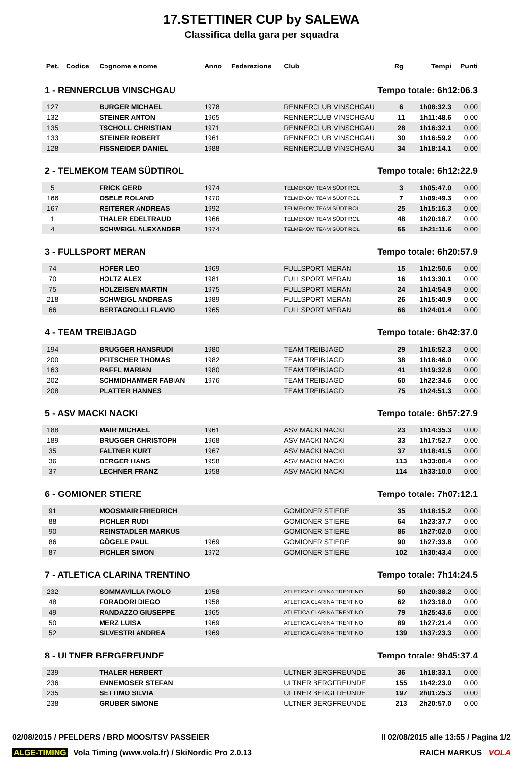17.STETTINER CUP by SALEWA
Classifica della gara per squadra
| Pet. | Codice | Cognome e nome | Anno | Federazione | Club | Rg | Tempi | Punti |
| --- | --- | --- | --- | --- | --- | --- | --- | --- |
| 1 - RENNERCLUB VINSCHGAU | | | | | Tempo totale: 6h12:06.3 | | | |
| 127 | | BURGER MICHAEL | 1978 | | RENNERCLUB VINSCHGAU | 6 | 1h08:32.3 | 0,00 |
| 132 | | STEINER ANTON | 1965 | | RENNERCLUB VINSCHGAU | 11 | 1h11:48.6 | 0,00 |
| 135 | | TSCHOLL CHRISTIAN | 1971 | | RENNERCLUB VINSCHGAU | 28 | 1h16:32.1 | 0,00 |
| 133 | | STEINER ROBERT | 1961 | | RENNERCLUB VINSCHGAU | 30 | 1h16:59.2 | 0,00 |
| 128 | | FISSNEIDER DANIEL | 1988 | | RENNERCLUB VINSCHGAU | 34 | 1h18:14.1 | 0,00 |
| 2 - TELMEKOM TEAM SÜDTIROL | | | | | Tempo totale: 6h12:22.9 | | | |
| 5 | | FRICK GERD | 1974 | | TELMEKOM TEAM SÜDTIROL | 3 | 1h05:47.0 | 0,00 |
| 166 | | OSELE ROLAND | 1970 | | TELMEKOM TEAM SÜDTIROL | 7 | 1h09:49.3 | 0,00 |
| 167 | | REITERER ANDREAS | 1992 | | TELMEKOM TEAM SÜDTIROL | 25 | 1h15:16.3 | 0,00 |
| 1 | | THALER EDELTRAUD | 1966 | | TELMEKOM TEAM SÜDTIROL | 48 | 1h20:18.7 | 0,00 |
| 4 | | SCHWEIGL ALEXANDER | 1974 | | TELMEKOM TEAM SÜDTIROL | 55 | 1h21:11.6 | 0,00 |
| 3 - FULLSPORT MERAN | | | | | Tempo totale: 6h20:57.9 | | | |
| 74 | | HOFER LEO | 1969 | | FULLSPORT MERAN | 15 | 1h12:50.6 | 0,00 |
| 70 | | HOLTZ ALEX | 1981 | | FULLSPORT MERAN | 16 | 1h13:30.1 | 0,00 |
| 75 | | HOLZEISEN MARTIN | 1975 | | FULLSPORT MERAN | 24 | 1h14:54.9 | 0,00 |
| 218 | | SCHWEIGL ANDREAS | 1989 | | FULLSPORT MERAN | 26 | 1h15:40.9 | 0,00 |
| 66 | | BERTAGNOLLI FLAVIO | 1965 | | FULLSPORT MERAN | 66 | 1h24:01.4 | 0,00 |
| 4 - TEAM TREIBJAGD | | | | | Tempo totale: 6h42:37.0 | | | |
| 194 | | BRUGGER HANSRUDI | 1980 | | TEAM TREIBJAGD | 29 | 1h16:52.3 | 0,00 |
| 200 | | PFITSCHER THOMAS | 1982 | | TEAM TREIBJAGD | 38 | 1h18:46.0 | 0,00 |
| 163 | | RAFFL MARIAN | 1980 | | TEAM TREIBJAGD | 41 | 1h19:32.8 | 0,00 |
| 202 | | SCHMIDHAMMER FABIAN | 1976 | | TEAM TREIBJAGD | 60 | 1h22:34.6 | 0,00 |
| 208 | | PLATTER HANNES | | | TEAM TREIBJAGD | 75 | 1h24:51.3 | 0,00 |
| 5 - ASV MACKI NACKI | | | | | Tempo totale: 6h57:27.9 | | | |
| 188 | | MAIR MICHAEL | 1961 | | ASV MACKI NACKI | 23 | 1h14:35.3 | 0,00 |
| 189 | | BRUGGER CHRISTOPH | 1968 | | ASV MACKI NACKI | 33 | 1h17:52.7 | 0,00 |
| 35 | | FALTNER KURT | 1967 | | ASV MACKI NACKI | 37 | 1h18:41.5 | 0,00 |
| 36 | | BERGER HANS | 1958 | | ASV MACKI NACKI | 113 | 1h33:08.4 | 0,00 |
| 37 | | LECHNER FRANZ | 1958 | | ASV MACKI NACKI | 114 | 1h33:10.0 | 0,00 |
| 6 - GOMIONER STIERE | | | | | Tempo totale: 7h07:12.1 | | | |
| 91 | | MOOSMAIR FRIEDRICH | | | GOMIONER STIERE | 35 | 1h18:15.2 | 0,00 |
| 88 | | PICHLER RUDI | | | GOMIONER STIERE | 64 | 1h23:37.7 | 0,00 |
| 90 | | REINSTADLER MARKUS | | | GOMIONER STIERE | 86 | 1h27:02.0 | 0,00 |
| 86 | | GÖGELE PAUL | 1969 | | GOMIONER STIERE | 90 | 1h27:33.8 | 0,00 |
| 87 | | PICHLER SIMON | 1972 | | GOMIONER STIERE | 102 | 1h30:43.4 | 0,00 |
| 7 - ATLETICA CLARINA TRENTINO | | | | | Tempo totale: 7h14:24.5 | | | |
| 232 | | SOMMAVILLA PAOLO | 1958 | | ATLETICA CLARINA TRENTINO | 50 | 1h20:38.2 | 0,00 |
| 48 | | FORADORI DIEGO | 1958 | | ATLETICA CLARINA TRENTINO | 62 | 1h23:18.0 | 0,00 |
| 49 | | RANDAZZO GIUSEPPE | 1965 | | ATLETICA CLARINA TRENTINO | 79 | 1h25:43.6 | 0,00 |
| 50 | | MERZ LUISA | 1969 | | ATLETICA CLARINA TRENTINO | 89 | 1h27:21.4 | 0,00 |
| 52 | | SILVESTRI ANDREA | 1969 | | ATLETICA CLARINA TRENTINO | 139 | 1h37:23.3 | 0,00 |
| 8 - ULTNER BERGFREUNDE | | | | | Tempo totale: 9h45:37.4 | | | |
| 239 | | THALER HERBERT | | | ULTNER BERGFREUNDE | 36 | 1h18:33.1 | 0,00 |
| 236 | | ENNEMOSER STEFAN | | | ULTNER BERGFREUNDE | 155 | 1h42:23.0 | 0,00 |
| 235 | | SETTIMO SILVIA | | | ULTNER BERGFREUNDE | 197 | 2h01:25.3 | 0,00 |
| 238 | | GRUBER SIMONE | | | ULTNER BERGFREUNDE | 213 | 2h20:57.0 | 0,00 |
02/08/2015 / PFELDERS / BRD MOOS/TSV PASSEIER Il 02/08/2015 alle 13:55 / Pagina 1/2
ALGE-TIMING Vola Timing (www.vola.fr) / SkiNordic Pro 2.0.13 RAICH MARKUS VOLA